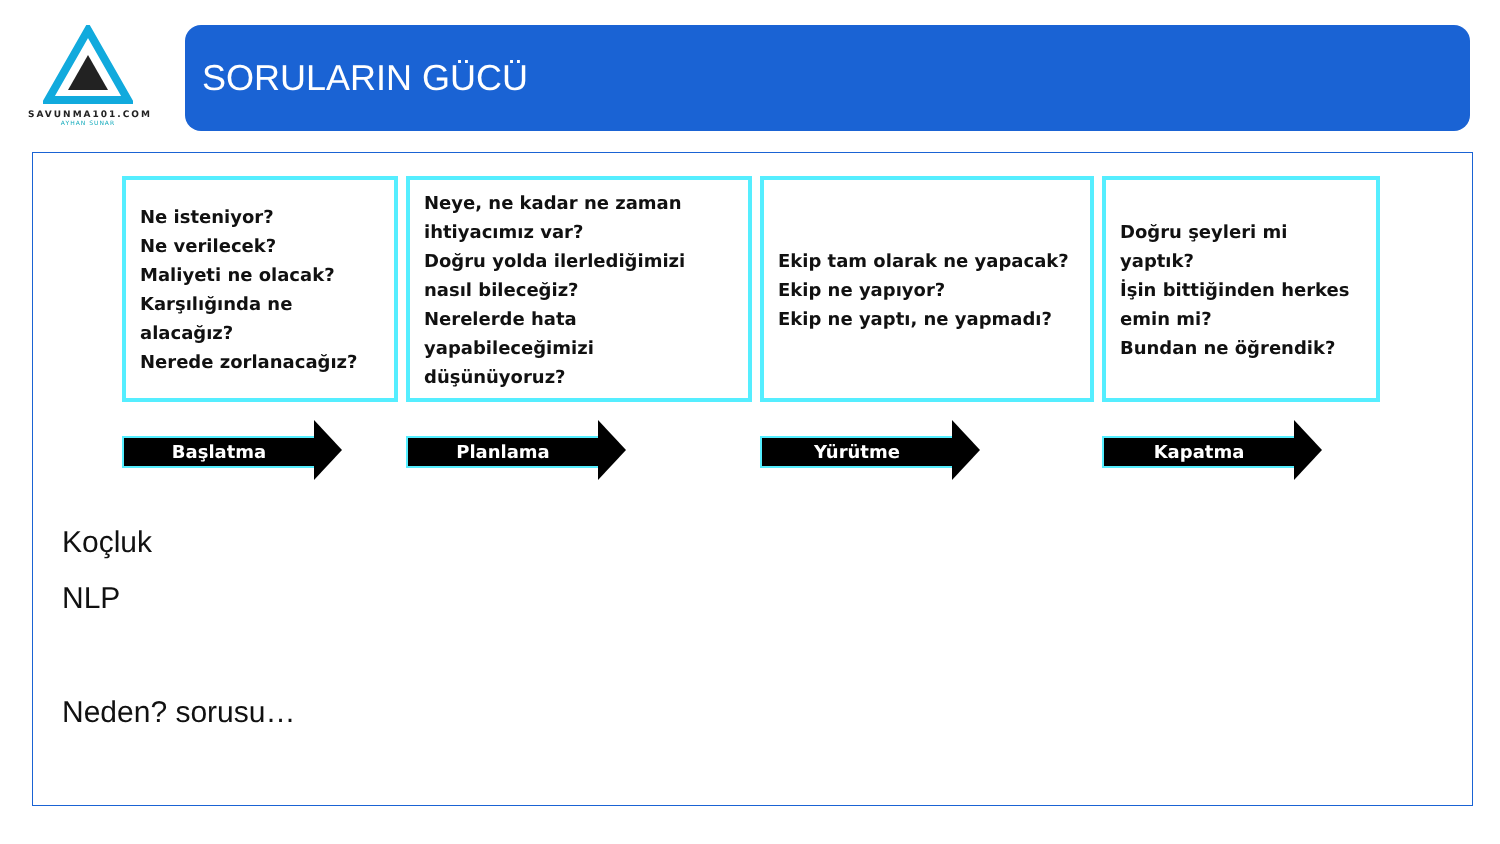SAVUNMA101.COM
AYHAN SUNAR
SORULARIN GÜCÜ
Ne isteniyor?
Ne verilecek?
Maliyeti ne olacak?
Karşılığında ne alacağız?
Nerede zorlanacağız?
Başlatma
Neye, ne kadar ne zaman ihtiyacımız var?
Doğru yolda ilerlediğimizi nasıl bileceğiz?
Nerelerde hata yapabileceğimizi düşünüyoruz?
Planlama
Ekip tam olarak ne yapacak?
Ekip ne yapıyor?
Ekip ne yaptı, ne yapmadı?
Yürütme
Doğru şeyleri mi yaptık?
İşin bittiğinden herkes emin mi?
Bundan ne öğrendik?
Kapatma
Koçluk
NLP
Neden? sorusu…